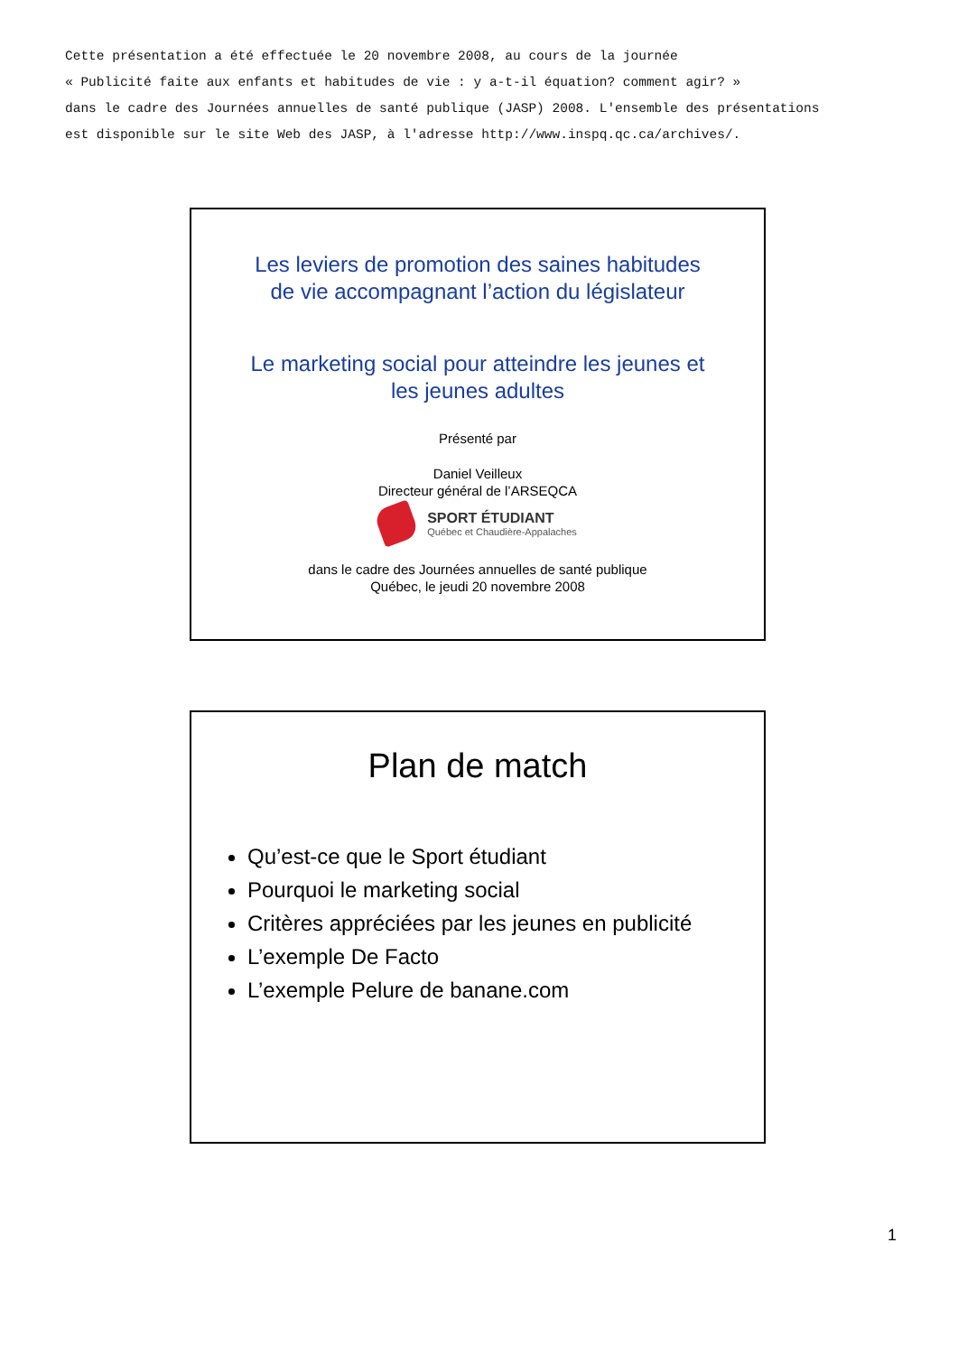Cette présentation a été effectuée le 20 novembre 2008, au cours de la journée
« Publicité faite aux enfants et habitudes de vie : y a-t-il équation? comment agir? »
dans le cadre des Journées annuelles de santé publique (JASP) 2008. L'ensemble des présentations
est disponible sur le site Web des JASP, à l'adresse http://www.inspq.qc.ca/archives/.
Les leviers de promotion des saines habitudes
de vie accompagnant l’action du législateur
Le marketing social pour atteindre les jeunes et
les jeunes adultes
Présenté par
Daniel Veilleux
Directeur général de l’ARSEQCA
SPORT ÉTUDIANT
Québec et Chaudière-Appalaches
dans le cadre des Journées annuelles de santé publique
Québec, le jeudi 20 novembre 2008
Plan de match
Qu’est-ce que le Sport étudiant
Pourquoi le marketing social
Critères appréciées par les jeunes en publicité
L’exemple De Facto
L’exemple Pelure de banane.com
1